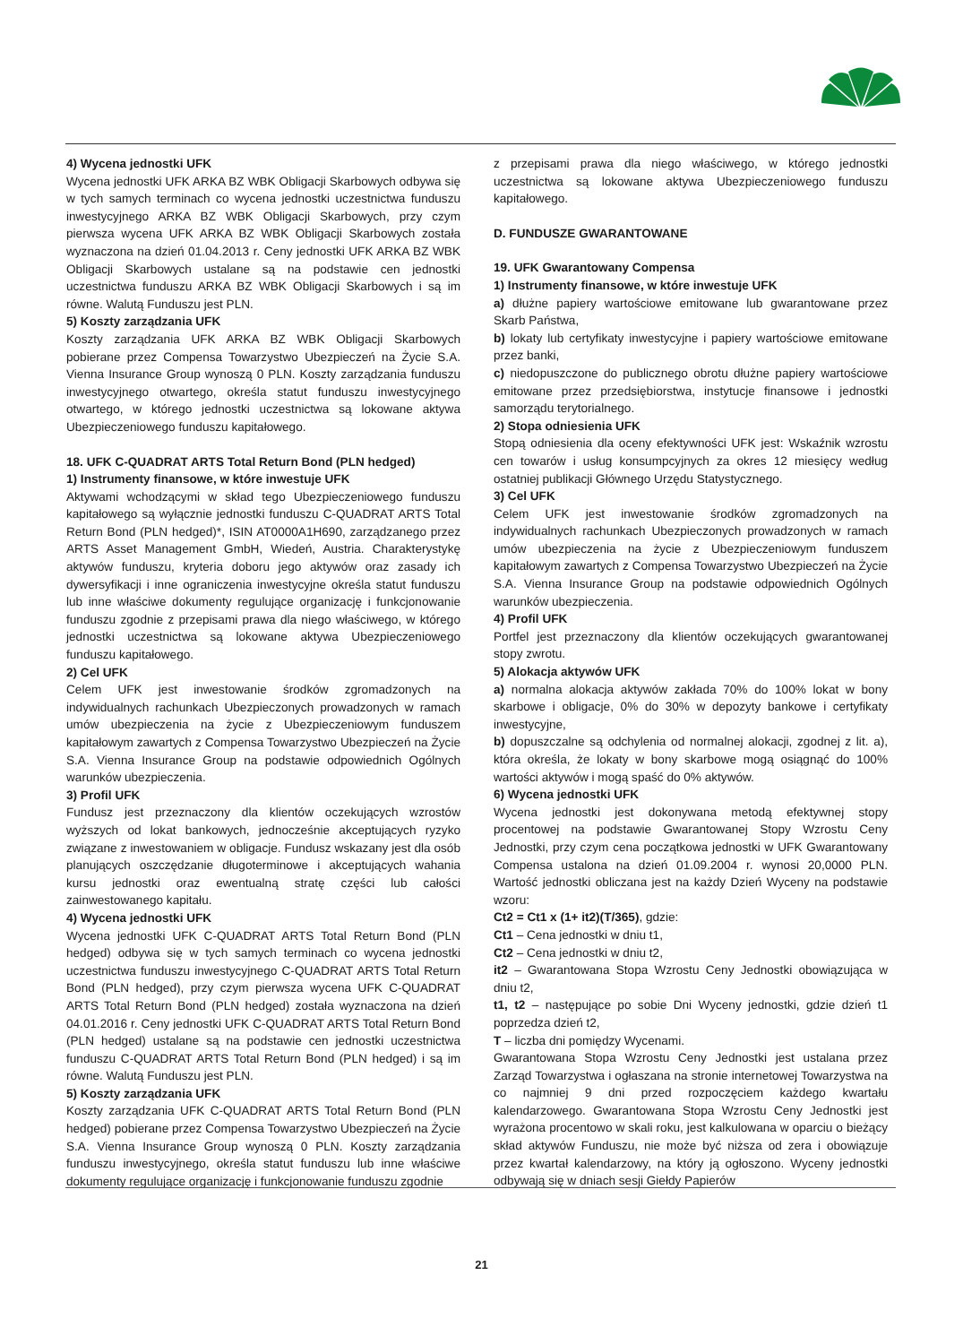4) Wycena jednostki UFK
Wycena jednostki UFK ARKA BZ WBK Obligacji Skarbowych odbywa się w tych samych terminach co wycena jednostki uczestnictwa funduszu inwestycyjnego ARKA BZ WBK Obligacji Skarbowych, przy czym pierwsza wycena UFK ARKA BZ WBK Obligacji Skarbowych została wyznaczona na dzień 01.04.2013 r. Ceny jednostki UFK ARKA BZ WBK Obligacji Skarbowych ustalane są na podstawie cen jednostki uczestnictwa funduszu ARKA BZ WBK Obligacji Skarbowych i są im równe. Walutą Funduszu jest PLN.
5) Koszty zarządzania UFK
Koszty zarządzania UFK ARKA BZ WBK Obligacji Skarbowych pobierane przez Compensa Towarzystwo Ubezpieczeń na Życie S.A. Vienna Insurance Group wynoszą 0 PLN. Koszty zarządzania funduszu inwestycyjnego otwartego, określa statut funduszu inwestycyjnego otwartego, w którego jednostki uczestnictwa są lokowane aktywa Ubezpieczeniowego funduszu kapitałowego.
18. UFK C-QUADRAT ARTS Total Return Bond (PLN hedged)
1) Instrumenty finansowe, w które inwestuje UFK
Aktywami wchodzącymi w skład tego Ubezpieczeniowego funduszu kapitałowego są wyłącznie jednostki funduszu C-QUADRAT ARTS Total Return Bond (PLN hedged)*, ISIN AT0000A1H690, zarządzanego przez ARTS Asset Management GmbH, Wiedeń, Austria. Charakterystykę aktywów funduszu, kryteria doboru jego aktywów oraz zasady ich dywersyfikacji i inne ograniczenia inwestycyjne określa statut funduszu lub inne właściwe dokumenty regulujące organizację i funkcjonowanie funduszu zgodnie z przepisami prawa dla niego właściwego, w którego jednostki uczestnictwa są lokowane aktywa Ubezpieczeniowego funduszu kapitałowego.
2) Cel UFK
Celem UFK jest inwestowanie środków zgromadzonych na indywidualnych rachunkach Ubezpieczonych prowadzonych w ramach umów ubezpieczenia na życie z Ubezpieczeniowym funduszem kapitałowym zawartych z Compensa Towarzystwo Ubezpieczeń na Życie S.A. Vienna Insurance Group na podstawie odpowiednich Ogólnych warunków ubezpieczenia.
3) Profil UFK
Fundusz jest przeznaczony dla klientów oczekujących wzrostów wyższych od lokat bankowych, jednocześnie akceptujących ryzyko związane z inwestowaniem w obligacje. Fundusz wskazany jest dla osób planujących oszczędzanie długoterminowe i akceptujących wahania kursu jednostki oraz ewentualną stratę części lub całości zainwestowanego kapitału.
4) Wycena jednostki UFK
Wycena jednostki UFK C-QUADRAT ARTS Total Return Bond (PLN hedged) odbywa się w tych samych terminach co wycena jednostki uczestnictwa funduszu inwestycyjnego C-QUADRAT ARTS Total Return Bond (PLN hedged), przy czym pierwsza wycena UFK C-QUADRAT ARTS Total Return Bond (PLN hedged) została wyznaczona na dzień 04.01.2016 r. Ceny jednostki UFK C-QUADRAT ARTS Total Return Bond (PLN hedged) ustalane są na podstawie cen jednostki uczestnictwa funduszu C-QUADRAT ARTS Total Return Bond (PLN hedged) i są im równe. Walutą Funduszu jest PLN.
5) Koszty zarządzania UFK
Koszty zarządzania UFK C-QUADRAT ARTS Total Return Bond (PLN hedged) pobierane przez Compensa Towarzystwo Ubezpieczeń na Życie S.A. Vienna Insurance Group wynoszą 0 PLN. Koszty zarządzania funduszu inwestycyjnego, określa statut funduszu lub inne właściwe dokumenty regulujące organizację i funkcjonowanie funduszu zgodnie
z przepisami prawa dla niego właściwego, w którego jednostki uczestnictwa są lokowane aktywa Ubezpieczeniowego funduszu kapitałowego.
D. FUNDUSZE GWARANTOWANE
19. UFK Gwarantowany Compensa
1) Instrumenty finansowe, w które inwestuje UFK
a) dłużne papiery wartościowe emitowane lub gwarantowane przez Skarb Państwa,
b) lokaty lub certyfikaty inwestycyjne i papiery wartościowe emitowane przez banki,
c) niedopuszczone do publicznego obrotu dłużne papiery wartościowe emitowane przez przedsiębiorstwa, instytucje finansowe i jednostki samorządu terytorialnego.
2) Stopa odniesienia UFK
Stopą odniesienia dla oceny efektywności UFK jest: Wskaźnik wzrostu cen towarów i usług konsumpcyjnych za okres 12 miesięcy według ostatniej publikacji Głównego Urzędu Statystycznego.
3) Cel UFK
Celem UFK jest inwestowanie środków zgromadzonych na indywidualnych rachunkach Ubezpieczonych prowadzonych w ramach umów ubezpieczenia na życie z Ubezpieczeniowym funduszem kapitałowym zawartych z Compensa Towarzystwo Ubezpieczeń na Życie S.A. Vienna Insurance Group na podstawie odpowiednich Ogólnych warunków ubezpieczenia.
4) Profil UFK
Portfel jest przeznaczony dla klientów oczekujących gwarantowanej stopy zwrotu.
5) Alokacja aktywów UFK
a) normalna alokacja aktywów zakłada 70% do 100% lokat w bony skarbowe i obligacje, 0% do 30% w depozyty bankowe i certyfikaty inwestycyjne,
b) dopuszczalne są odchylenia od normalnej alokacji, zgodnej z lit. a), która określa, że lokaty w bony skarbowe mogą osiągnąć do 100% wartości aktywów i mogą spaść do 0% aktywów.
6) Wycena jednostki UFK
Wycena jednostki jest dokonywana metodą efektywnej stopy procentowej na podstawie Gwarantowanej Stopy Wzrostu Ceny Jednostki, przy czym cena początkowa jednostki w UFK Gwarantowany Compensa ustalona na dzień 01.09.2004 r. wynosi 20,0000 PLN. Wartość jednostki obliczana jest na każdy Dzień Wyceny na podstawie wzoru:
Ct2 = Ct1 x (1+ it2)(T/365), gdzie:
Ct1 – Cena jednostki w dniu t1,
Ct2 – Cena jednostki w dniu t2,
it2 – Gwarantowana Stopa Wzrostu Ceny Jednostki obowiązująca w dniu t2,
t1, t2 – następujące po sobie Dni Wyceny jednostki, gdzie dzień t1 poprzedza dzień t2,
T – liczba dni pomiędzy Wycenami.
Gwarantowana Stopa Wzrostu Ceny Jednostki jest ustalana przez Zarząd Towarzystwa i ogłaszana na stronie internetowej Towarzystwa na co najmniej 9 dni przed rozpoczęciem każdego kwartału kalendarzowego. Gwarantowana Stopa Wzrostu Ceny Jednostki jest wyrażona procentowo w skali roku, jest kalkulowana w oparciu o bieżący skład aktywów Funduszu, nie może być niższa od zera i obowiązuje przez kwartał kalendarzowy, na który ją ogłoszono. Wyceny jednostki odbywają się w dniach sesji Giełdy Papierów
21